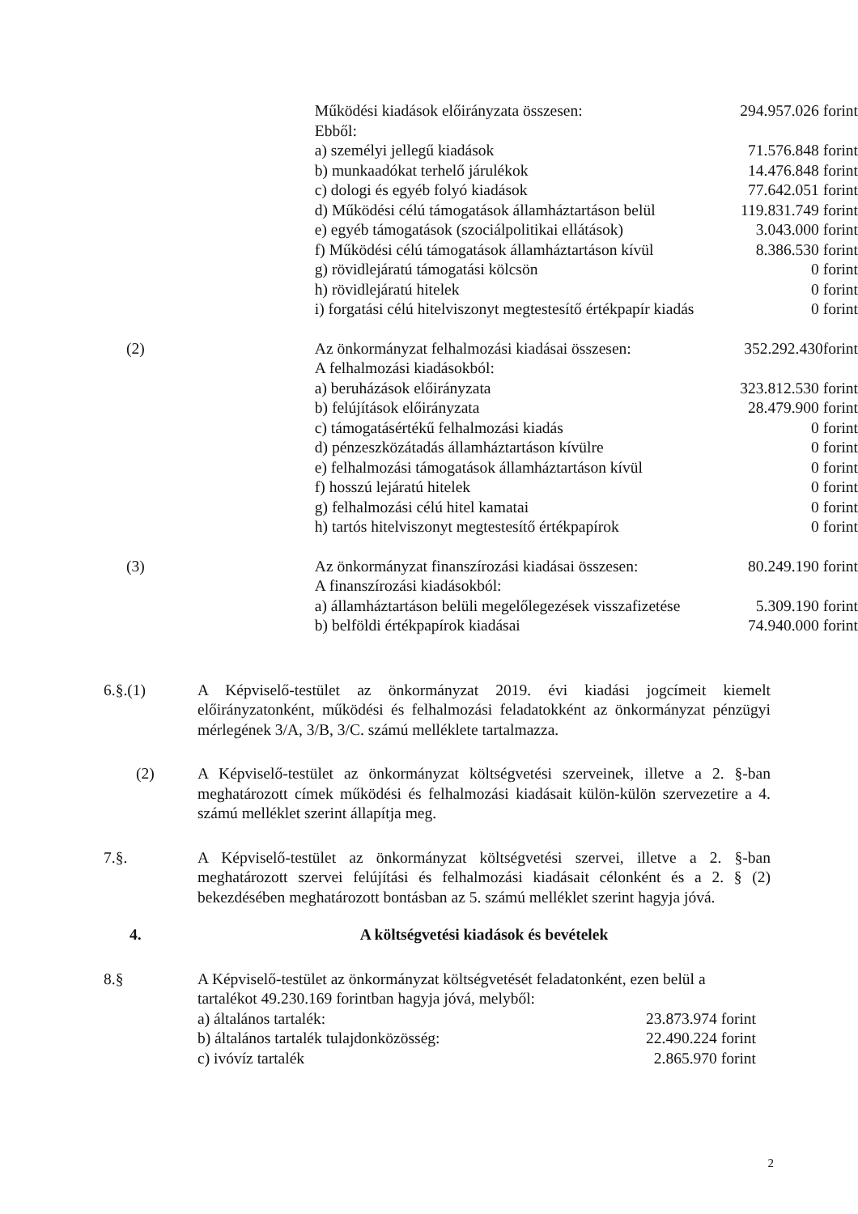| | Működési kiadások előirányzata összesen: | 294.957.026 forint |
| | Ebből: | |
| | a) személyi jellegű kiadások | 71.576.848 forint |
| | b) munkaadókat terhelő járulékok | 14.476.848 forint |
| | c) dologi és egyéb folyó kiadások | 77.642.051 forint |
| | d) Működési célú támogatások államháztartáson belül | 119.831.749 forint |
| | e) egyéb támogatások (szociálpolitikai ellátások) | 3.043.000 forint |
| | f) Működési célú támogatások államháztartáson kívül | 8.386.530 forint |
| | g) rövidlejáratú támogatási kölcsön | 0 forint |
| | h) rövidlejáratú hitelek | 0 forint |
| | i) forgatási célú hitelviszonyt megtestesítő értékpapír kiadás | 0 forint |
| (2) | Az önkormányzat felhalmozási kiadásai összesen: | 352.292.430forint |
| | A felhalmozási kiadásokból: | |
| | a) beruházások előirányzata | 323.812.530 forint |
| | b) felújítások előirányzata | 28.479.900 forint |
| | c) támogatásértékű felhalmozási kiadás | 0 forint |
| | d) pénzeszközátadás államháztartáson kívülre | 0 forint |
| | e) felhalmozási támogatások államháztartáson kívül | 0 forint |
| | f) hosszú lejáratú hitelek | 0 forint |
| | g) felhalmozási célú hitel kamatai | 0 forint |
| | h) tartós hitelviszonyt megtestesítő értékpapírok | 0 forint |
| (3) | Az önkormányzat finanszírozási kiadásai összesen: | 80.249.190 forint |
| | A finanszírozási kiadásokból: | |
| | a) államháztartáson belüli megelőlegezések visszafizetése | 5.309.190 forint |
| | b) belföldi értékpapírok kiadásai | 74.940.000 forint |
6.§.(1) A Képviselő-testület az önkormányzat 2019. évi kiadási jogcímeit kiemelt előirányzatonként, működési és felhalmozási feladatokként az önkormányzat pénzügyi mérlegének 3/A, 3/B, 3/C. számú melléklete tartalmazza.
(2) A Képviselő-testület az önkormányzat költségvetési szerveinek, illetve a 2. §-ban meghatározott címek működési és felhalmozási kiadásait külön-külön szervezetire a 4. számú melléklet szerint állapítja meg.
7.§. A Képviselő-testület az önkormányzat költségvetési szervei, illetve a 2. §-ban meghatározott szervei felújítási és felhalmozási kiadásait célonként és a 2. § (2) bekezdésében meghatározott bontásban az 5. számú melléklet szerint hagyja jóvá.
4. A költségvetési kiadások és bevételek
8.§ A Képviselő-testület az önkormányzat költségvetését feladatonként, ezen belül a tartalékot 49.230.169 forintban hagyja jóvá, melyből:
| a) általános tartalék: | 23.873.974 forint |
| b) általános tartalék tulajdonközösség: | 22.490.224 forint |
| c) ivóvíz tartalék | 2.865.970 forint |
2